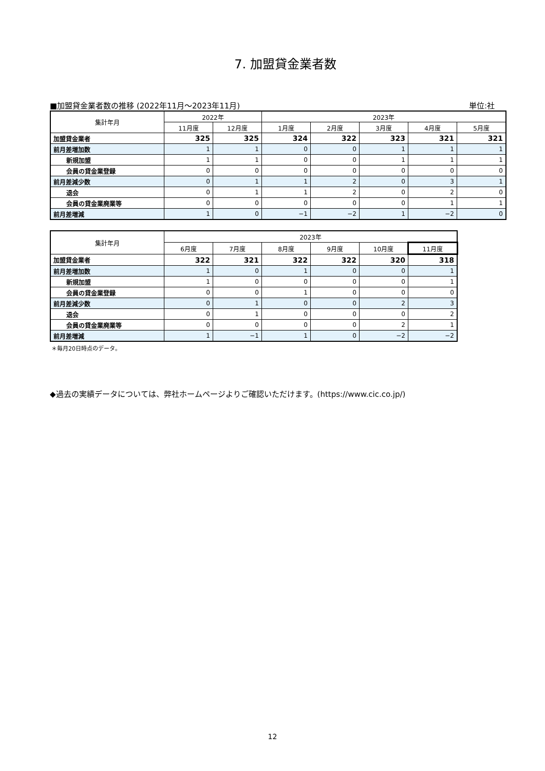7. 加盟貸金業者数
■加盟貸金業者数の推移 (2022年11月～2023年11月) 単位:社
| 集計年月 | 2022年 | | 2023年 | | | | |
| --- | --- | --- | --- | --- | --- | --- | --- |
| | 11月度 | 12月度 | 1月度 | 2月度 | 3月度 | 4月度 | 5月度 |
| 加盟貸金業者 | 325 | 325 | 324 | 322 | 323 | 321 | 321 |
| 前月差増加数 | 1 | 1 | 0 | 0 | 1 | 1 | 1 |
| 新規加盟 | 1 | 1 | 0 | 0 | 1 | 1 | 1 |
| 会員の貸金業登録 | 0 | 0 | 0 | 0 | 0 | 0 | 0 |
| 前月差減少数 | 0 | 1 | 1 | 2 | 0 | 3 | 1 |
| 退会 | 0 | 1 | 1 | 2 | 0 | 2 | 0 |
| 会員の貸金業廃業等 | 0 | 0 | 0 | 0 | 0 | 1 | 1 |
| 前月差増減 | 1 | 0 | −1 | −2 | 1 | −2 | 0 |
| 集計年月 | 2023年 | | | | | |
| --- | --- | --- | --- | --- | --- | --- |
| | 6月度 | 7月度 | 8月度 | 9月度 | 10月度 | 11月度 |
| 加盟貸金業者 | 322 | 321 | 322 | 322 | 320 | 318 |
| 前月差増加数 | 1 | 0 | 1 | 0 | 0 | 1 |
| 新規加盟 | 1 | 0 | 0 | 0 | 0 | 1 |
| 会員の貸金業登録 | 0 | 0 | 1 | 0 | 0 | 0 |
| 前月差減少数 | 0 | 1 | 0 | 0 | 2 | 3 |
| 退会 | 0 | 1 | 0 | 0 | 0 | 2 |
| 会員の貸金業廃業等 | 0 | 0 | 0 | 0 | 2 | 1 |
| 前月差増減 | 1 | −1 | 1 | 0 | −2 | −2 |
＊毎月20日時点のデータ。
◆過去の実績データについては、弊社ホームページよりご確認いただけます。(https://www.cic.co.jp/)
12